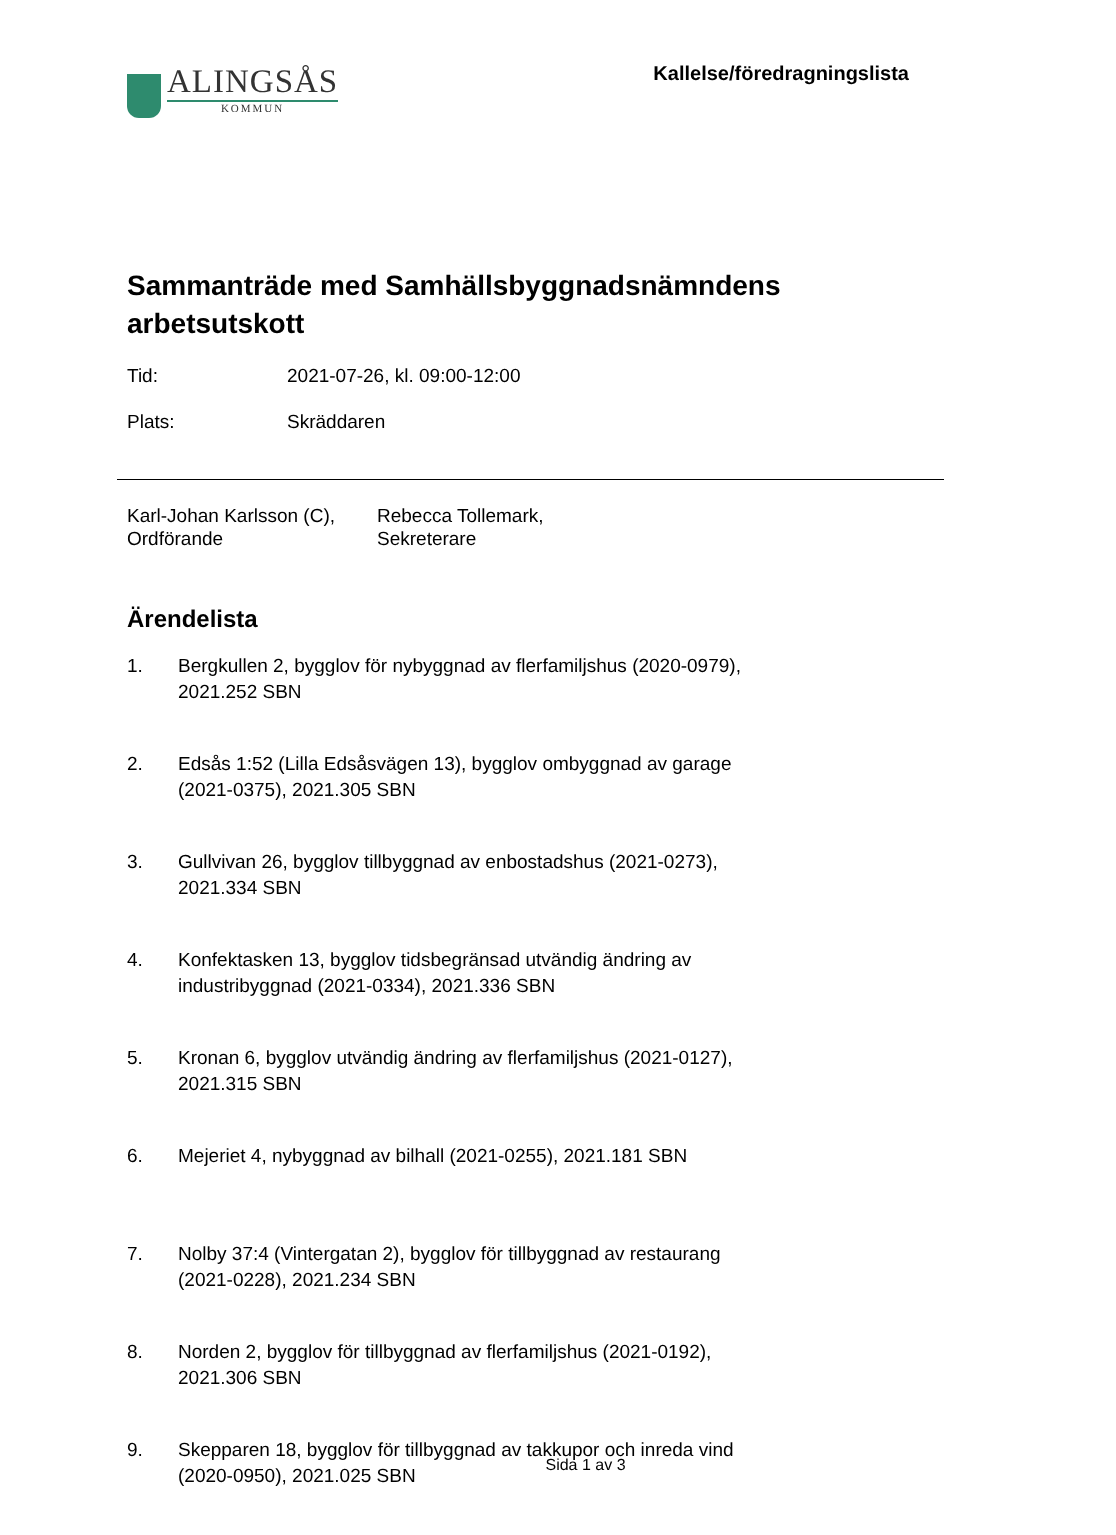ALINGSÅS
KOMMUN
Kallelse/föredragningslista
Sammanträde med Samhällsbyggnadsnämndens arbetsutskott
Tid: 2021-07-26, kl. 09:00-12:00
Plats: Skräddaren
Karl-Johan Karlsson (C),
Ordförande
Rebecca Tollemark,
Sekreterare
Ärendelista
1. Bergkullen 2, bygglov för nybyggnad av flerfamiljshus (2020-0979), 2021.252 SBN
2. Edsås 1:52 (Lilla Edsåsvägen 13), bygglov ombyggnad av garage (2021-0375), 2021.305 SBN
3. Gullvivan 26, bygglov tillbyggnad av enbostadshus (2021-0273), 2021.334 SBN
4. Konfektasken 13, bygglov tidsbegränsad utvändig ändring av industribyggnad (2021-0334), 2021.336 SBN
5. Kronan 6, bygglov utvändig ändring av flerfamiljshus (2021-0127), 2021.315 SBN
6. Mejeriet 4, nybyggnad av bilhall (2021-0255), 2021.181 SBN
7. Nolby 37:4 (Vintergatan 2), bygglov för tillbyggnad av restaurang (2021-0228), 2021.234 SBN
8. Norden 2, bygglov för tillbyggnad av flerfamiljshus (2021-0192), 2021.306 SBN
9. Skepparen 18, bygglov för tillbyggnad av takkupor och inreda vind (2020-0950), 2021.025 SBN
Sida 1 av 3